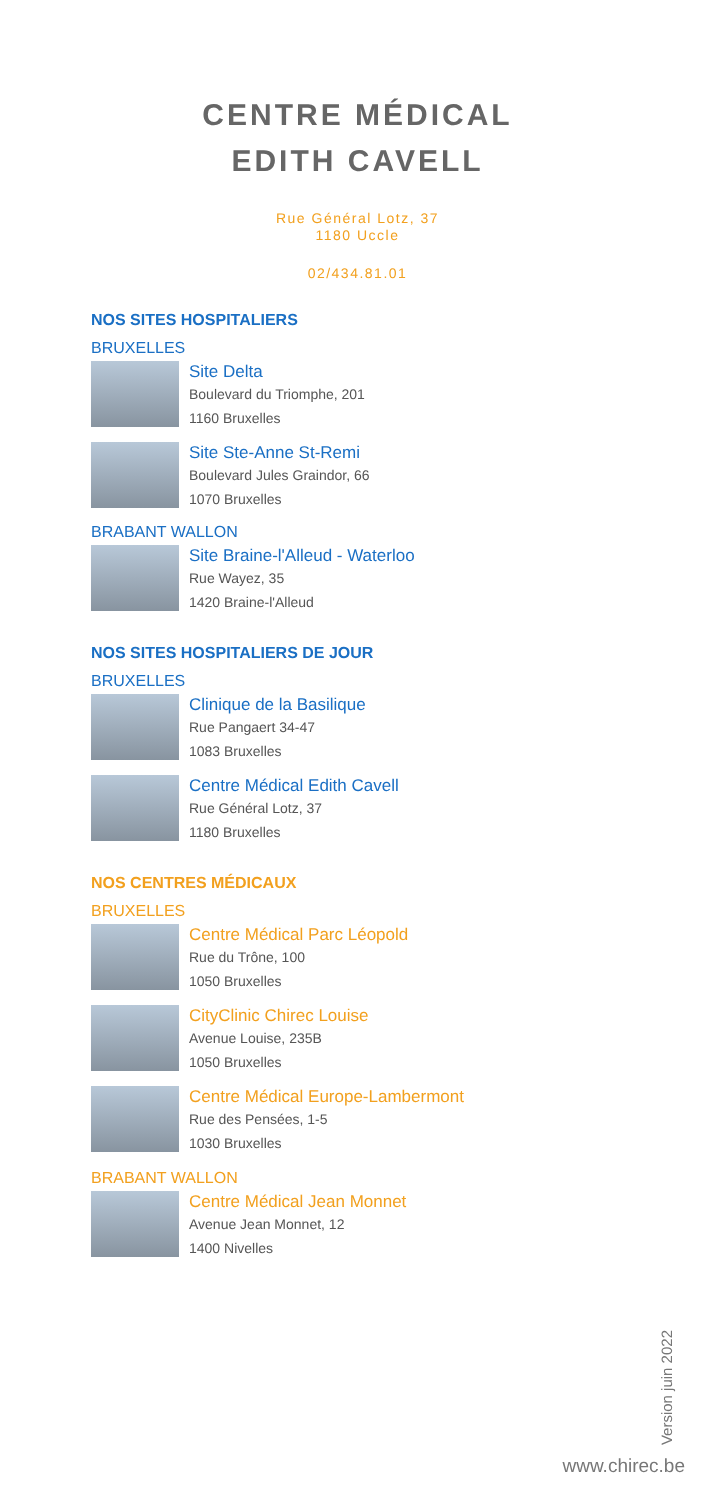CENTRE MÉDICAL
EDITH CAVELL
Rue Général Lotz, 37
1180 Uccle
02/434.81.01
NOS SITES HOSPITALIERS
BRUXELLES
Site Delta
Boulevard du Triomphe, 201
1160 Bruxelles
Site Ste-Anne St-Remi
Boulevard Jules Graindor, 66
1070 Bruxelles
BRABANT WALLON
Site Braine-l'Alleud - Waterloo
Rue Wayez, 35
1420 Braine-l'Alleud
NOS SITES HOSPITALIERS DE JOUR
BRUXELLES
Clinique de la Basilique
Rue Pangaert 34-47
1083 Bruxelles
Centre Médical Edith Cavell
Rue Général Lotz, 37
1180 Bruxelles
NOS CENTRES MÉDICAUX
BRUXELLES
Centre Médical Parc Léopold
Rue du Trône, 100
1050 Bruxelles
CityClinic Chirec Louise
Avenue Louise, 235B
1050 Bruxelles
Centre Médical Europe-Lambermont
Rue des Pensées, 1-5
1030 Bruxelles
BRABANT WALLON
Centre Médical Jean Monnet
Avenue Jean Monnet, 12
1400 Nivelles
Version juin 2022
www.chirec.be